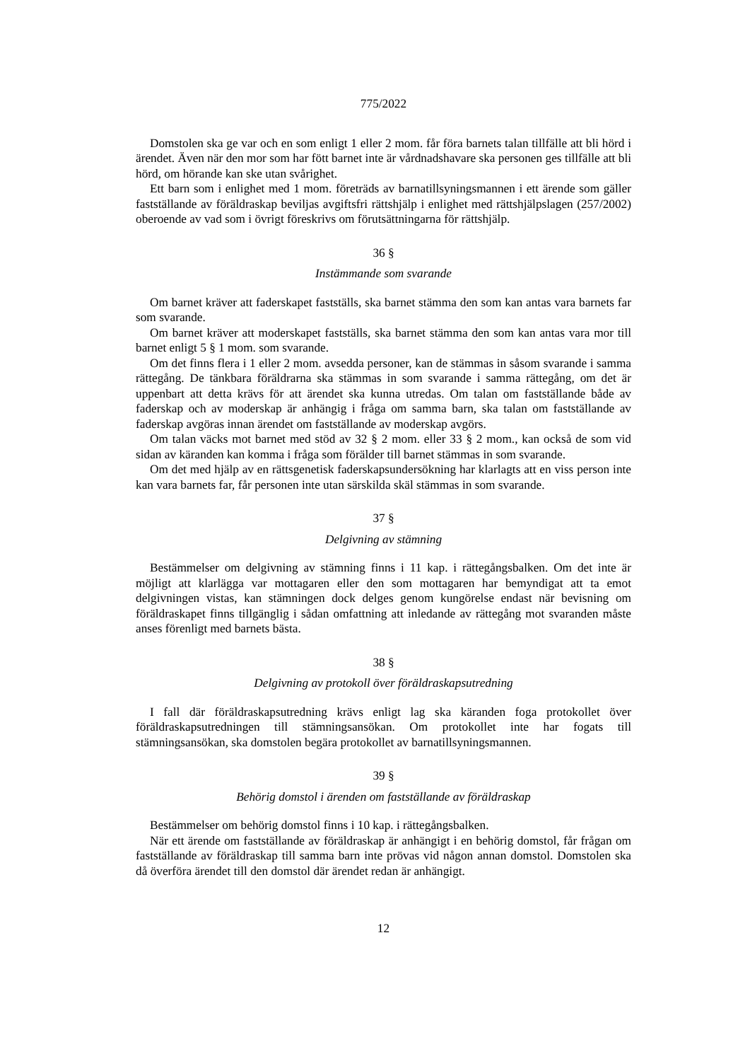775/2022
Domstolen ska ge var och en som enligt 1 eller 2 mom. får föra barnets talan tillfälle att bli hörd i ärendet. Även när den mor som har fött barnet inte är vårdnadshavare ska personen ges tillfälle att bli hörd, om hörande kan ske utan svårighet.
Ett barn som i enlighet med 1 mom. företräds av barnatillsyningsmannen i ett ärende som gäller fastställande av föräldraskap beviljas avgiftsfri rättshjälp i enlighet med rättshjälpslagen (257/2002) oberoende av vad som i övrigt föreskrivs om förutsättningarna för rättshjälp.
36 §
Instämmande som svarande
Om barnet kräver att faderskapet fastställs, ska barnet stämma den som kan antas vara barnets far som svarande.
Om barnet kräver att moderskapet fastställs, ska barnet stämma den som kan antas vara mor till barnet enligt 5 § 1 mom. som svarande.
Om det finns flera i 1 eller 2 mom. avsedda personer, kan de stämmas in såsom svarande i samma rättegång. De tänkbara föräldrarna ska stämmas in som svarande i samma rättegång, om det är uppenbart att detta krävs för att ärendet ska kunna utredas. Om talan om fastställande både av faderskap och av moderskap är anhängig i fråga om samma barn, ska talan om fastställande av faderskap avgöras innan ärendet om fastställande av moderskap avgörs.
Om talan väcks mot barnet med stöd av 32 § 2 mom. eller 33 § 2 mom., kan också de som vid sidan av käranden kan komma i fråga som förälder till barnet stämmas in som svarande.
Om det med hjälp av en rättsgenetisk faderskapsundersökning har klarlagts att en viss person inte kan vara barnets far, får personen inte utan särskilda skäl stämmas in som svarande.
37 §
Delgivning av stämning
Bestämmelser om delgivning av stämning finns i 11 kap. i rättegångsbalken. Om det inte är möjligt att klarlägga var mottagaren eller den som mottagaren har bemyndigat att ta emot delgivningen vistas, kan stämningen dock delges genom kungörelse endast när bevisning om föräldraskapet finns tillgänglig i sådan omfattning att inledande av rättegång mot svaranden måste anses förenligt med barnets bästa.
38 §
Delgivning av protokoll över föräldraskapsutredning
I fall där föräldraskapsutredning krävs enligt lag ska käranden foga protokollet över föräldraskapsutredningen till stämningsansökan. Om protokollet inte har fogats till stämningsansökan, ska domstolen begära protokollet av barnatillsyningsmannen.
39 §
Behörig domstol i ärenden om fastställande av föräldraskap
Bestämmelser om behörig domstol finns i 10 kap. i rättegångsbalken.
När ett ärende om fastställande av föräldraskap är anhängigt i en behörig domstol, får frågan om fastställande av föräldraskap till samma barn inte prövas vid någon annan domstol. Domstolen ska då överföra ärendet till den domstol där ärendet redan är anhängigt.
12